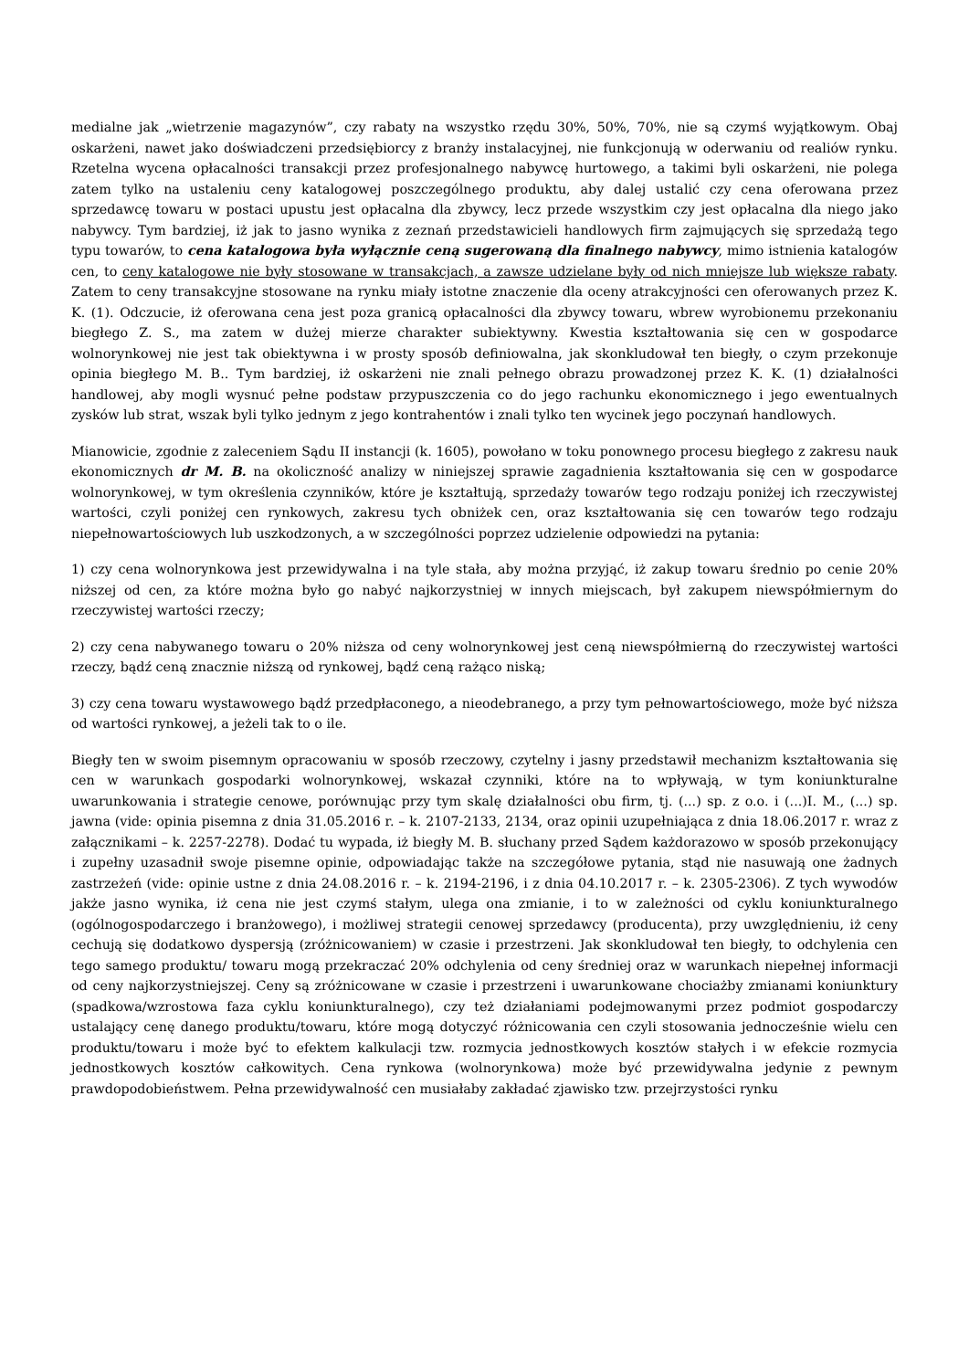medialne jak „wietrzenie magazynów”, czy rabaty na wszystko rzędu 30%, 50%, 70%, nie są czymś wyjątkowym. Obaj oskarżeni, nawet jako doświadczeni przedsiębiorcy z branży instalacyjnej, nie funkcjonują w oderwaniu od realiów rynku. Rzetelna wycena opłacalności transakcji przez profesjonalnego nabywcę hurtowego, a takimi byli oskarżeni, nie polega zatem tylko na ustaleniu ceny katalogowej poszczególnego produktu, aby dalej ustalić czy cena oferowana przez sprzedawcę towaru w postaci upustu jest opłacalna dla zbywcy, lecz przede wszystkim czy jest opłacalna dla niego jako nabywcy. Tym bardziej, iż jak to jasno wynika z zeznań przedstawicieli handlowych firm zajmujących się sprzedażą tego typu towarów, to cena katalogowa była wyłącznie ceną sugerowaną dla finalnego nabywcy, mimo istnienia katalogów cen, to ceny katalogowe nie były stosowane w transakcjach, a zawsze udzielane były od nich mniejsze lub większe rabaty. Zatem to ceny transakcyjne stosowane na rynku miały istotne znaczenie dla oceny atrakcyjności cen oferowanych przez K. K. (1). Odczucie, iż oferowana cena jest poza granicą opłacalności dla zbywcy towaru, wbrew wyrobionemu przekonaniu biegłego Z. S., ma zatem w dużej mierze charakter subiektywny. Kwestia kształtowania się cen w gospodarce wolnorynkowej nie jest tak obiektywna i w prosty sposób definiowalna, jak skonkludował ten biegły, o czym przekonuje opinia biegłego M. B.. Tym bardziej, iż oskarżeni nie znali pełnego obrazu prowadzonej przez K. K. (1) działalności handlowej, aby mogli wysnuć pełne podstaw przypuszczenia co do jego rachunku ekonomicznego i jego ewentualnych zysków lub strat, wszak byli tylko jednym z jego kontrahentów i znali tylko ten wycinek jego poczynań handlowych.
Mianowicie, zgodnie z zaleceniem Sądu II instancji (k. 1605), powołano w toku ponownego procesu biegłego z zakresu nauk ekonomicznych dr M. B. na okoliczność analizy w niniejszej sprawie zagadnienia kształtowania się cen w gospodarce wolnorynkowej, w tym określenia czynników, które je kształtują, sprzedaży towarów tego rodzaju poniżej ich rzeczywistej wartości, czyli poniżej cen rynkowych, zakresu tych obniżek cen, oraz kształtowania się cen towarów tego rodzaju niepełnowartościowych lub uszkodzonych, a w szczególności poprzez udzielenie odpowiedzi na pytania:
1) czy cena wolnorynkowa jest przewidywalna i na tyle stała, aby można przyjąć, iż zakup towaru średnio po cenie 20% niższej od cen, za które można było go nabyć najkorzystniej w innych miejscach, był zakupem niewspółmiernym do rzeczywistej wartości rzeczy;
2) czy cena nabywanego towaru o 20% niższa od ceny wolnorynkowej jest ceną niewspółmierną do rzeczywistej wartości rzeczy, bądź ceną znacznie niższą od rynkowej, bądź ceną rażąco niską;
3) czy cena towaru wystawowego bądź przedpłaconego, a nieodebranego, a przy tym pełnowartościowego, może być niższa od wartości rynkowej, a jeżeli tak to o ile.
Biegły ten w swoim pisemnym opracowaniu w sposób rzeczowy, czytelny i jasny przedstawił mechanizm kształtowania się cen w warunkach gospodarki wolnorynkowej, wskazał czynniki, które na to wpływają, w tym koniunkturalne uwarunkowania i strategie cenowe, porównując przy tym skalę działalności obu firm, tj. (...) sp. z o.o. i (...)I. M., (...) sp. jawna (vide: opinia pisemna z dnia 31.05.2016 r. – k. 2107-2133, 2134, oraz opinii uzupełniająca z dnia 18.06.2017 r. wraz z załącznikami – k. 2257-2278). Dodać tu wypada, iż biegły M. B. słuchany przed Sądem każdorazowo w sposób przekonujący i zupełny uzasadnił swoje pisemne opinie, odpowiadając także na szczegółowe pytania, stąd nie nasuwają one żadnych zastrzeżeń (vide: opinie ustne z dnia 24.08.2016 r. – k. 2194-2196, i z dnia 04.10.2017 r. – k. 2305-2306). Z tych wywodów jakże jasno wynika, iż cena nie jest czymś stałym, ulega ona zmianie, i to w zależności od cyklu koniunkturalnego (ogólnogospodarczego i branżowego), i możliwej strategii cenowej sprzedawcy (producenta), przy uwzględnieniu, iż ceny cechują się dodatkowo dyspersją (zróżnicowaniem) w czasie i przestrzeni. Jak skonkludował ten biegły, to odchylenia cen tego samego produktu/ towaru mogą przekraczać 20% odchylenia od ceny średniej oraz w warunkach niepełnej informacji od ceny najkorzystniejszej. Ceny są zróżnicowane w czasie i przestrzeni i uwarunkowane chociażby zmianami koniunktury (spadkowa/wzrostowa faza cyklu koniunkturalnego), czy też działaniami podejmowanymi przez podmiot gospodarczy ustalający cenę danego produktu/towaru, które mogą dotyczyć różnicowania cen czyli stosowania jednocześnie wielu cen produktu/towaru i może być to efektem kalkulacji tzw. rozmycia jednostkowych kosztów stałych i w efekcie rozmycia jednostkowych kosztów całkowitych. Cena rynkowa (wolnorynkowa) może być przewidywalna jedynie z pewnym prawdopodobieństwem. Pełna przewidywalność cen musiałaby zakładać zjawisko tzw. przejrzystości rynku